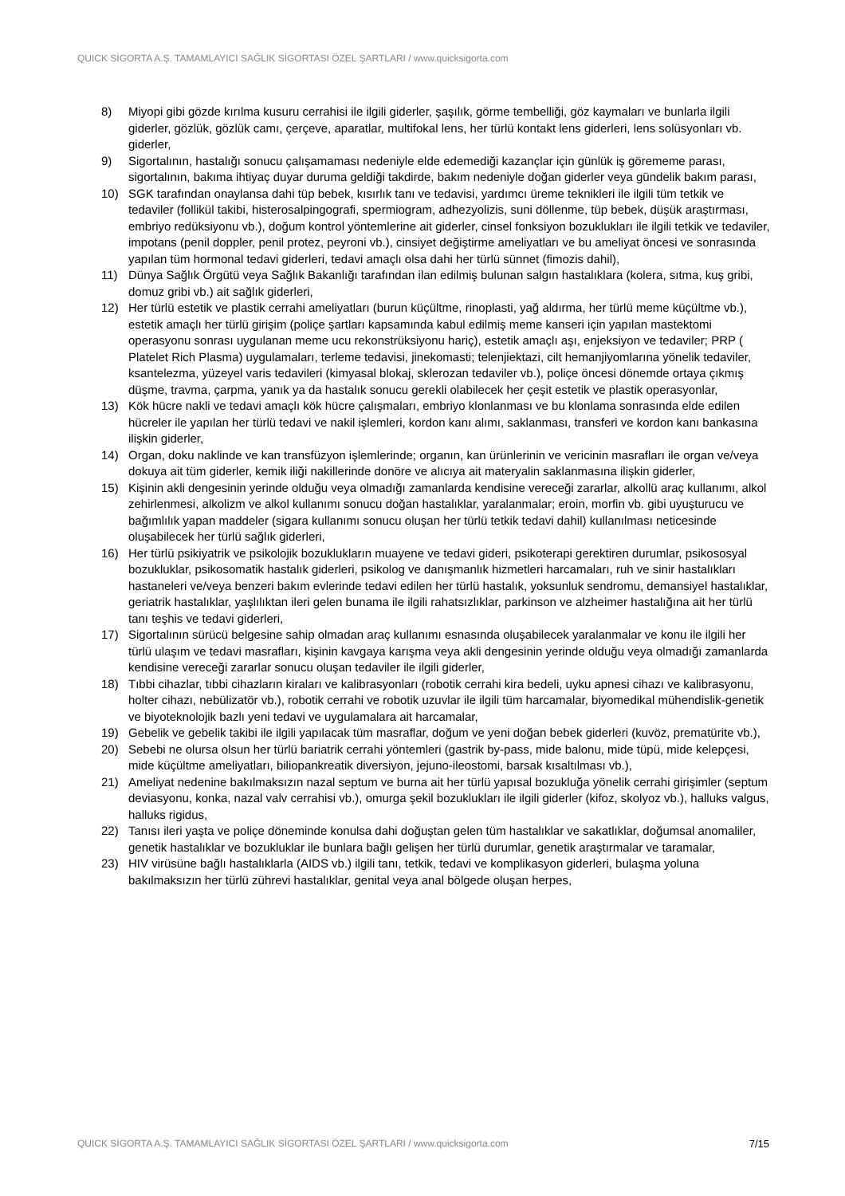QUICK SİGORTA A.Ş. TAMAMLAYICI SAĞLIK SİGORTASI ÖZEL ŞARTLARI / www.quicksigorta.com
8) Miyopi gibi gözde kırılma kusuru cerrahisi ile ilgili giderler, şaşılık, görme tembelliği, göz kaymaları ve bunlarla ilgili giderler, gözlük, gözlük camı, çerçeve, aparatlar, multifokal lens, her türlü kontakt lens giderleri, lens solüsyonları vb. giderler,
9) Sigortalının, hastalığı sonucu çalışamaması nedeniyle elde edemediği kazançlar için günlük iş görememe parası, sigortalının, bakıma ihtiyaç duyar duruma geldiği takdirde, bakım nedeniyle doğan giderler veya gündelik bakım parası,
10) SGK tarafından onaylansa dahi tüp bebek, kısırlık tanı ve tedavisi, yardımcı üreme teknikleri ile ilgili tüm tetkik ve tedaviler (follikül takibi, histerosalpingografi, spermiogram, adhezyolizis, suni döllenme, tüp bebek, düşük araştırması, embriyo redüksiyonu vb.), doğum kontrol yöntemlerine ait giderler, cinsel fonksiyon bozuklukları ile ilgili tetkik ve tedaviler, impotans (penil doppler, penil protez, peyroni vb.), cinsiyet değiştirme ameliyatları ve bu ameliyat öncesi ve sonrasında yapılan tüm hormonal tedavi giderleri, tedavi amaçlı olsa dahi her türlü sünnet (fimozis dahil),
11) Dünya Sağlık Örgütü veya Sağlık Bakanlığı tarafından ilan edilmiş bulunan salgın hastalıklara (kolera, sıtma, kuş gribi, domuz gribi vb.) ait sağlık giderleri,
12) Her türlü estetik ve plastik cerrahi ameliyatları (burun küçültme, rinoplasti, yağ aldırma, her türlü meme küçültme vb.), estetik amaçlı her türlü girişim (poliçe şartları kapsamında kabul edilmiş meme kanseri için yapılan mastektomi operasyonu sonrası uygulanan meme ucu rekonstrüksiyonu hariç), estetik amaçlı aşı, enjeksiyon ve tedaviler; PRP ( Platelet Rich Plasma) uygulamaları, terleme tedavisi, jinekomasti; telenjiektazi, cilt hemanjiyomlarına yönelik tedaviler, ksantelezma, yüzeyel varis tedavileri (kimyasal blokaj, sklerozan tedaviler vb.), poliçe öncesi dönemde ortaya çıkmış düşme, travma, çarpma, yanık ya da hastalık sonucu gerekli olabilecek her çeşit estetik ve plastik operasyonlar,
13) Kök hücre nakli ve tedavi amaçlı kök hücre çalışmaları, embriyo klonlanması ve bu klonlama sonrasında elde edilen hücreler ile yapılan her türlü tedavi ve nakil işlemleri, kordon kanı alımı, saklanması, transferi ve kordon kanı bankasına ilişkin giderler,
14) Organ, doku naklinde ve kan transfüzyon işlemlerinde; organın, kan ürünlerinin ve vericinin masrafları ile organ ve/veya dokuya ait tüm giderler, kemik iliği nakillerinde donöre ve alıcıya ait materyalin saklanmasına ilişkin giderler,
15) Kişinin akli dengesinin yerinde olduğu veya olmadığı zamanlarda kendisine vereceği zararlar, alkollü araç kullanımı, alkol zehirlenmesi, alkolizm ve alkol kullanımı sonucu doğan hastalıklar, yaralanmalar; eroin, morfin vb. gibi uyuşturucu ve bağımlılık yapan maddeler (sigara kullanımı sonucu oluşan her türlü tetkik tedavi dahil) kullanılması neticesinde oluşabilecek her türlü sağlık giderleri,
16) Her türlü psikiyatrik ve psikolojik bozuklukların muayene ve tedavi gideri, psikoterapi gerektiren durumlar, psikososyal bozukluklar, psikosomatik hastalık giderleri, psikolog ve danışmanlık hizmetleri harcamaları, ruh ve sinir hastalıkları hastaneleri ve/veya benzeri bakım evlerinde tedavi edilen her türlü hastalık, yoksunluk sendromu, demansiyel hastalıklar, geriatrik hastalıklar, yaşlılıktan ileri gelen bunama ile ilgili rahatsızlıklar, parkinson ve alzheimer hastalığına ait her türlü tanı teşhis ve tedavi giderleri,
17) Sigortalının sürücü belgesine sahip olmadan araç kullanımı esnasında oluşabilecek yaralanmalar ve konu ile ilgili her türlü ulaşım ve tedavi masrafları, kişinin kavgaya karışma veya akli dengesinin yerinde olduğu veya olmadığı zamanlarda kendisine vereceği zararlar sonucu oluşan tedaviler ile ilgili giderler,
18) Tıbbi cihazlar, tıbbi cihazların kiraları ve kalibrasyonları (robotik cerrahi kira bedeli, uyku apnesi cihazı ve kalibrasyonu, holter cihazı, nebülizatör vb.), robotik cerrahi ve robotik uzuvlar ile ilgili tüm harcamalar, biyomedikal mühendislik-genetik ve biyoteknolojik bazlı yeni tedavi ve uygulamalara ait harcamalar,
19) Gebelik ve gebelik takibi ile ilgili yapılacak tüm masraflar, doğum ve yeni doğan bebek giderleri (kuvöz, prematürite vb.),
20) Sebebi ne olursa olsun her türlü bariatrik cerrahi yöntemleri (gastrik by-pass, mide balonu, mide tüpü, mide kelepçesi, mide küçültme ameliyatları, biliopankreatik diversiyon, jejuno-ileostomi, barsak kısaltılması vb.),
21) Ameliyat nedenine bakılmaksızın nazal septum ve burna ait her türlü yapısal bozukluğa yönelik cerrahi girişimler (septum deviasyonu, konka, nazal valv cerrahisi vb.), omurga şekil bozuklukları ile ilgili giderler (kifoz, skolyoz vb.), halluks valgus, halluks rigidus,
22) Tanısı ileri yaşta ve poliçe döneminde konulsa dahi doğuştan gelen tüm hastalıklar ve sakatlıklar, doğumsal anomaliler, genetik hastalıklar ve bozukluklar ile bunlara bağlı gelişen her türlü durumlar, genetik araştırmalar ve taramalar,
23) HIV virüsüne bağlı hastalıklarla (AIDS vb.) ilgili tanı, tetkik, tedavi ve komplikasyon giderleri, bulaşma yoluna bakılmaksızın her türlü zührevi hastalıklar, genital veya anal bölgede oluşan herpes,
QUICK SİGORTA A.Ş. TAMAMLAYICI SAĞLIK SİGORTASI ÖZEL ŞARTLARI / www.quicksigorta.com 7/15